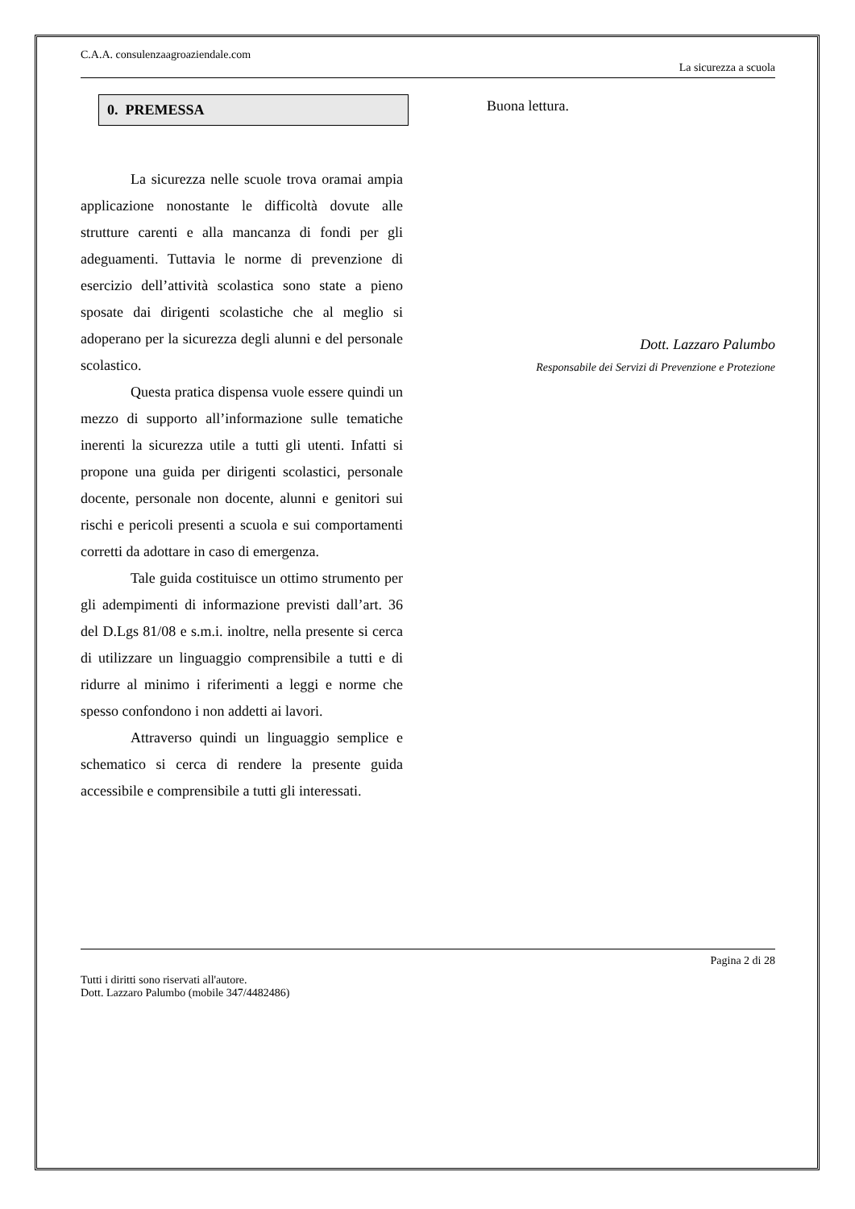C.A.A. consulenzaagroaziendale.com
La sicurezza a scuola
0. PREMESSA
La sicurezza nelle scuole trova oramai ampia applicazione nonostante le difficoltà dovute alle strutture carenti e alla mancanza di fondi per gli adeguamenti. Tuttavia le norme di prevenzione di esercizio dell’attività scolastica sono state a pieno sposate dai dirigenti scolastiche che al meglio si adoperano per la sicurezza degli alunni e del personale scolastico.
Questa pratica dispensa vuole essere quindi un mezzo di supporto all’informazione sulle tematiche inerenti la sicurezza utile a tutti gli utenti. Infatti si propone una guida per dirigenti scolastici, personale docente, personale non docente, alunni e genitori sui rischi e pericoli presenti a scuola e sui comportamenti corretti da adottare in caso di emergenza.
Tale guida costituisce un ottimo strumento per gli adempimenti di informazione previsti dall’art. 36 del D.Lgs 81/08 e s.m.i. inoltre, nella presente si cerca di utilizzare un linguaggio comprensibile a tutti e di ridurre al minimo i riferimenti a leggi e norme che spesso confondono i non addetti ai lavori.
Attraverso quindi un linguaggio semplice e schematico si cerca di rendere la presente guida accessibile e comprensibile a tutti gli interessati.
Buona lettura.
Dott. Lazzaro Palumbo
Responsabile dei Servizi di Prevenzione e Protezione
Pagina 2 di 28
Tutti i diritti sono riservati all'autore.
Dott. Lazzaro Palumbo (mobile 347/4482486)